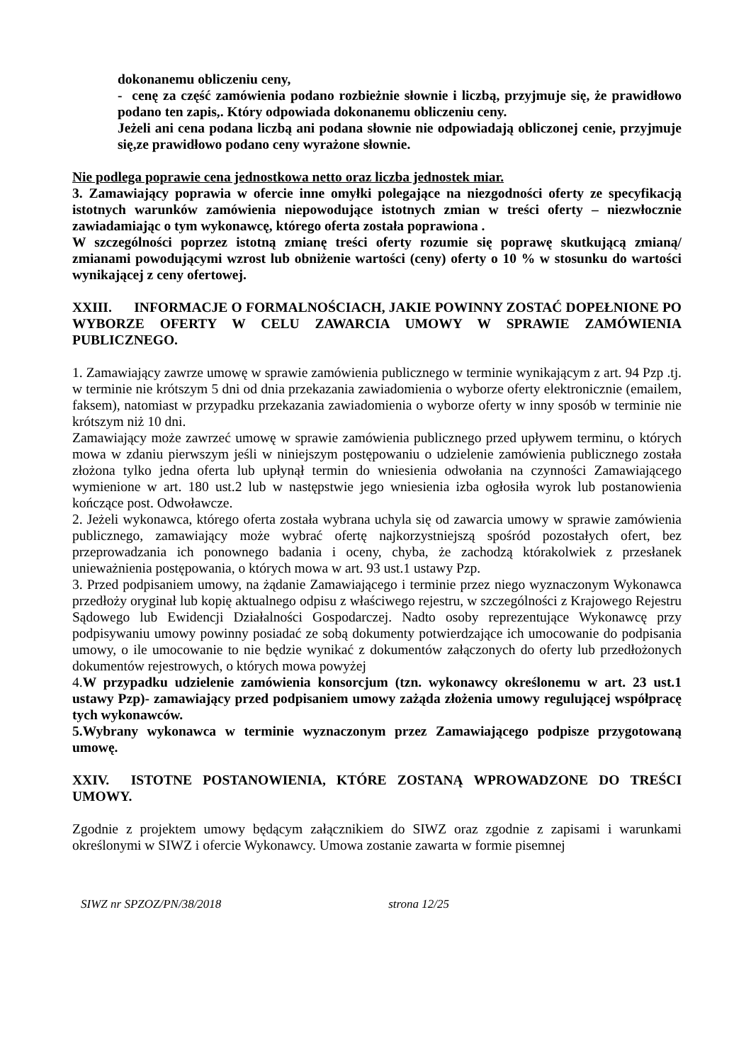dokonanemu obliczeniu ceny,
- cenę za część zamówienia podano rozbieżnie słownie i liczbą, przyjmuje się, że prawidłowo podano ten zapis,. Który odpowiada dokonanemu obliczeniu ceny.
Jeżeli ani cena podana liczbą ani podana słownie nie odpowiadają obliczonej cenie, przyjmuje się,ze prawidłowo podano ceny wyrażone słownie.
Nie podlega poprawie cena jednostkowa netto oraz liczba jednostek miar.
3. Zamawiający poprawia w ofercie inne omyłki polegające na niezgodności oferty ze specyfikacją istotnych warunków zamówienia niepowodujące istotnych zmian w treści oferty – niezwłocznie zawiadamiając o tym wykonawcę, którego oferta została poprawiona .
W szczególności poprzez istotną zmianę treści oferty rozumie się poprawę skutkującą zmianą/ zmianami powodującymi wzrost lub obniżenie wartości (ceny) oferty o 10 % w stosunku do wartości wynikającej z ceny ofertowej.
XXIII. INFORMACJE O FORMALNOŚCIACH, JAKIE POWINNY ZOSTAĆ DOPEŁNIONE PO WYBORZE OFERTY W CELU ZAWARCIA UMOWY W SPRAWIE ZAMÓWIENIA PUBLICZNEGO.
1. Zamawiający zawrze umowę w sprawie zamówienia publicznego w terminie wynikającym z art. 94 Pzp .tj. w terminie nie krótszym 5 dni od dnia przekazania zawiadomienia o wyborze oferty elektronicznie (emailem, faksem), natomiast w przypadku przekazania zawiadomienia o wyborze oferty w inny sposób w terminie nie krótszym niż 10 dni.
Zamawiający może zawrzeć umowę w sprawie zamówienia publicznego przed upływem terminu, o których mowa w zdaniu pierwszym jeśli w niniejszym postępowaniu o udzielenie zamówienia publicznego została złożona tylko jedna oferta lub upłynął termin do wniesienia odwołania na czynności Zamawiającego wymienione w art. 180 ust.2 lub w następstwie jego wniesienia izba ogłosiła wyrok lub postanowienia kończące post. Odwoławcze.
2. Jeżeli wykonawca, którego oferta została wybrana uchyla się od zawarcia umowy w sprawie zamówienia publicznego, zamawiający może wybrać ofertę najkorzystniejszą spośród pozostałych ofert, bez przeprowadzania ich ponownego badania i oceny, chyba, że zachodzą którakolwiek z przesłanek unieważnienia postępowania, o których mowa w art. 93 ust.1 ustawy Pzp.
3. Przed podpisaniem umowy, na żądanie Zamawiającego i terminie przez niego wyznaczonym Wykonawca przedłoży oryginał lub kopię aktualnego odpisu z właściwego rejestru, w szczególności z Krajowego Rejestru Sądowego lub Ewidencji Działalności Gospodarczej. Nadto osoby reprezentujące Wykonawcę przy podpisywaniu umowy powinny posiadać ze sobą dokumenty potwierdzające ich umocowanie do podpisania umowy, o ile umocowanie to nie będzie wynikać z dokumentów załączonych do oferty lub przedłożonych dokumentów rejestrowych, o których mowa powyżej
4.W przypadku udzielenie zamówienia konsorcjum (tzn. wykonawcy określonemu w art. 23 ust.1 ustawy Pzp)- zamawiający przed podpisaniem umowy zażąda złożenia umowy regulującej współpracę tych wykonawców.
5.Wybrany wykonawca w terminie wyznaczonym przez Zamawiającego podpisze przygotowaną umowę.
XXIV. ISTOTNE POSTANOWIENIA, KTÓRE ZOSTANĄ WPROWADZONE DO TREŚCI UMOWY.
Zgodnie z projektem umowy będącym załącznikiem do SIWZ oraz zgodnie z zapisami i warunkami określonymi w SIWZ i ofercie Wykonawcy. Umowa zostanie zawarta w formie pisemnej
SIWZ nr SPZOZ/PN/38/2018 strona 12/25